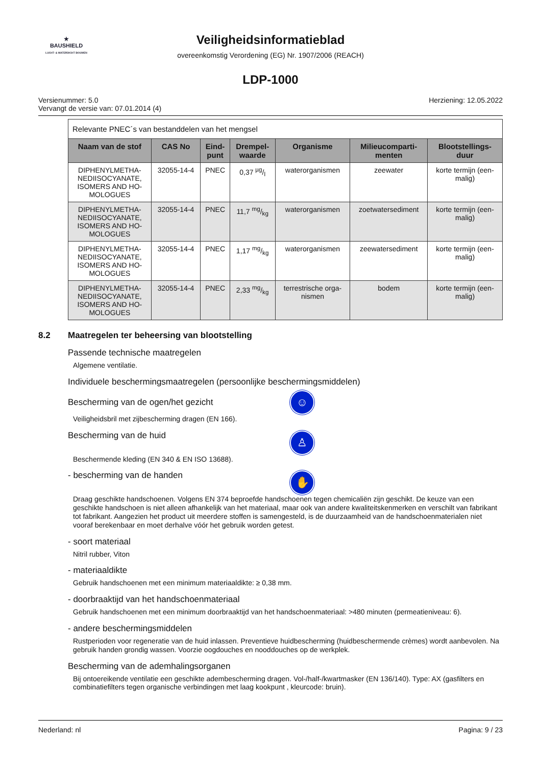★
BAUSHIELD
LUCHT- & WATERDICHT BOUWEN
Veiligheidsinformatieblad
overeenkomstig Verordening (EG) Nr. 1907/2006 (REACH)
LDP-1000
Versienummer: 5.0
Vervangt de versie van: 07.01.2014 (4)
Herziening: 12.05.2022
| Relevante PNEC´s van bestanddelen van het mengsel | | | | | | |
| Naam van de stof | CAS No | Eind- punt | Drempel- waarde | Organisme | Milieucomparti- menten | Blootstellings- duur |
| DIPHENYLMETHA- NEDIISOCYANATE, ISOMERS AND HO- MOLOGUES | 32055-14-4 | PNEC | 0,37 µg/l | waterorganismen | zeewater | korte termijn (een- malig) |
| DIPHENYLMETHA- NEDIISOCYANATE, ISOMERS AND HO- MOLOGUES | 32055-14-4 | PNEC | 11,7 mg/kg | waterorganismen | zoetwatersediment | korte termijn (een- malig) |
| DIPHENYLMETHA- NEDIISOCYANATE, ISOMERS AND HO- MOLOGUES | 32055-14-4 | PNEC | 1,17 mg/kg | waterorganismen | zeewatersediment | korte termijn (een- malig) |
| DIPHENYLMETHA- NEDIISOCYANATE, ISOMERS AND HO- MOLOGUES | 32055-14-4 | PNEC | 2,33 mg/kg | terrestrische orga- nismen | bodem | korte termijn (een- malig) |
8.2 Maatregelen ter beheersing van blootstelling
Passende technische maatregelen
Algemene ventilatie.
Individuele beschermingsmaatregelen (persoonlijke beschermingsmiddelen)
Bescherming van de ogen/het gezicht
☺
Veiligheidsbril met zijbescherming dragen (EN 166).
Bescherming van de huid
♙
Beschermende kleding (EN 340 & EN ISO 13688).
- bescherming van de handen
✋
Draag geschikte handschoenen. Volgens EN 374 beproefde handschoenen tegen chemicaliën zijn geschikt. De keuze van een geschikte handschoen is niet alleen afhankelijk van het materiaal, maar ook van andere kwaliteitskenmerken en verschilt van fabrikant tot fabrikant. Aangezien het product uit meerdere stoffen is samengesteld, is de duurzaamheid van de handschoenmaterialen niet vooraf berekenbaar en moet derhalve vóór het gebruik worden getest.
- soort materiaal
Nitril rubber, Viton
- materiaaldikte
Gebruik handschoenen met een minimum materiaaldikte: ≥ 0,38 mm.
- doorbraaktijd van het handschoenmateriaal
Gebruik handschoenen met een minimum doorbraaktijd van het handschoenmateriaal: >480 minuten (permeatieniveau: 6).
- andere beschermingsmiddelen
Rustperioden voor regeneratie van de huid inlassen. Preventieve huidbescherming (huidbeschermende crèmes) wordt aanbevolen. Na gebruik handen grondig wassen. Voorzie oogdouches en nooddouches op de werkplek.
Bescherming van de ademhalingsorganen
Bij ontoereikende ventilatie een geschikte adembescherming dragen. Vol-/half-/kwartmasker (EN 136/140). Type: AX (gasfilters en combinatiefilters tegen organische verbindingen met laag kookpunt , kleurcode: bruin).
Nederland: nl Pagina: 9 / 23